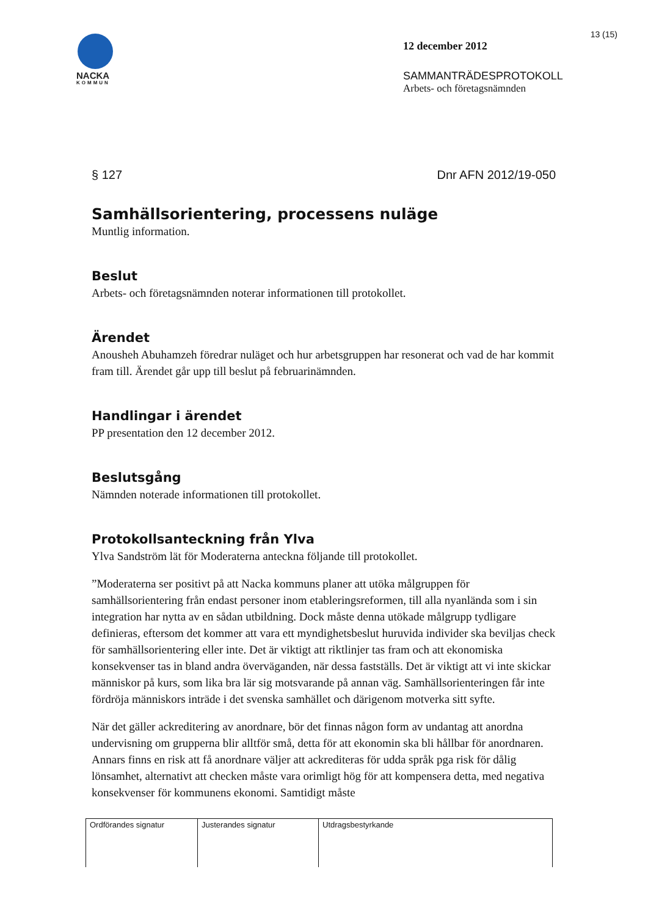13 (15)
NACKA
KOMMUN
12 december 2012
SAMMANTRÄDESPROTOKOLL
Arbets- och företagsnämnden
§ 127 Dnr AFN 2012/19-050
Samhällsorientering, processens nuläge
Muntlig information.
Beslut
Arbets- och företagsnämnden noterar informationen till protokollet.
Ärendet
Anousheh Abuhamzeh föredrar nuläget och hur arbetsgruppen har resonerat och vad de har kommit fram till. Ärendet går upp till beslut på februarinämnden.
Handlingar i ärendet
PP presentation den 12 december 2012.
Beslutsgång
Nämnden noterade informationen till protokollet.
Protokollsanteckning från Ylva
Ylva Sandström lät för Moderaterna anteckna följande till protokollet.
”Moderaterna ser positivt på att Nacka kommuns planer att utöka målgruppen för samhällsorientering från endast personer inom etableringsreformen, till alla nyanlända som i sin integration har nytta av en sådan utbildning. Dock måste denna utökade målgrupp tydligare definieras, eftersom det kommer att vara ett myndighetsbeslut huruvida individer ska beviljas check för samhällsorientering eller inte. Det är viktigt att riktlinjer tas fram och att ekonomiska konsekvenser tas in bland andra överväganden, när dessa fastställs. Det är viktigt att vi inte skickar människor på kurs, som lika bra lär sig motsvarande på annan väg. Samhällsorienteringen får inte fördröja människors inträde i det svenska samhället och därigenom motverka sitt syfte.
När det gäller ackreditering av anordnare, bör det finnas någon form av undantag att anordna undervisning om grupperna blir alltför små, detta för att ekonomin ska bli hållbar för anordnaren. Annars finns en risk att få anordnare väljer att ackrediteras för udda språk pga risk för dålig lönsamhet, alternativt att checken måste vara orimligt hög för att kompensera detta, med negativa konsekvenser för kommunens ekonomi. Samtidigt måste
| Ordförandes signatur | Justerandes signatur | Utdragsbestyrkande |